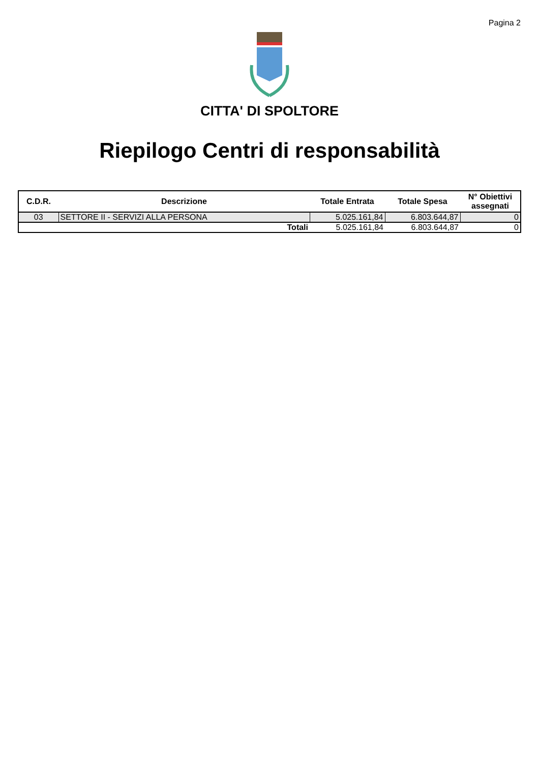Pagina 2
CITTA' DI SPOLTORE
Riepilogo Centri di responsabilità
| C.D.R. | Descrizione | Totale Entrata | Totale Spesa | N° Obiettivi assegnati |
| --- | --- | --- | --- | --- |
| 03 | SETTORE II - SERVIZI ALLA PERSONA | 5.025.161,84 | 6.803.644,87 | 0 |
| | Totali | 5.025.161,84 | 6.803.644,87 | 0 |